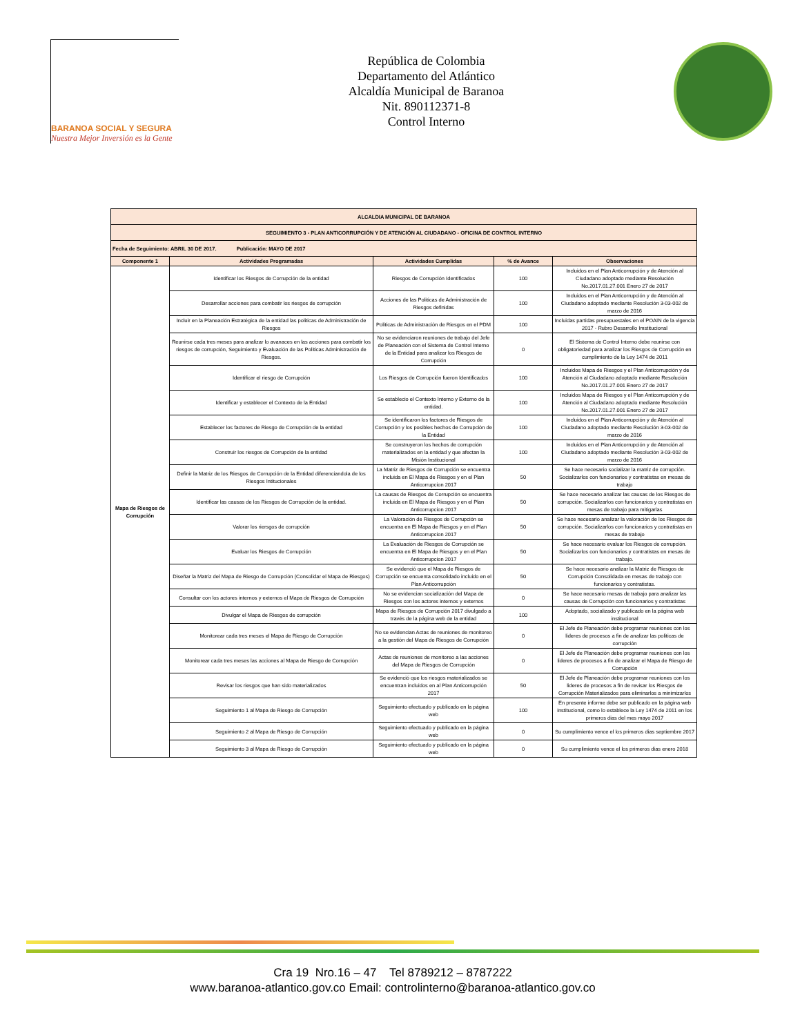BARANOA SOCIAL Y SEGURA
Nuestra Mejor Inversión es la Gente
República de Colombia
Departamento del Atlántico
Alcaldía Municipal de Baranoa
Nit. 890112371-8
Control Interno
| ALCALDIA MUNICIPAL DE BARANOA | | | | |
| SEGUIMIENTO 3 - PLAN ANTICORRUPCIÓN Y DE ATENCIÓN AL CIUDADANO - OFICINA DE CONTROL INTERNO | | | | |
| Fecha de Seguimiento: ABRIL 30 DE 2017. Publicación: MAYO DE 2017 | | | | |
| Componente 1 | Actividades Programadas | Actividades Cumplidas | % de Avance | Observaciones |
| Mapa de Riesgos de Corrupción | Identificar los Riesgos de Corrupción de la entidad | Riesgos de Corrupción Identificados | 100 | Incluidos en el Plan Anticorrupción y de Atención al Ciudadano adoptado mediante Resolución No.2017.01.27.001 Enero 27 de 2017 |
| | Desarrollar acciones para combatir los riesgos de corrupción | Acciones de las Politicas de Administración de Riesgos definidas | 100 | Incluidos en el Plan Anticorrupción y de Atención al Ciudadano adoptado mediante Resolución 3-03-002 de marzo de 2016 |
| | Incluir en la Planeación Estratégica de la entidad las politicas de Administración de Riesgos | Politicas de Administración de Riesgos en el PDM | 100 | Incluidas partidas presupuestales en el POAIN de la vigencia 2017 - Rubro Desarrollo Imstitucional |
| | Reunirse cada tres meses para analizar lo avanaces en las acciones para combatir los riesgos de corrupción, Seguimiento y Evaluación de las Politicas Administración de Riesgos. | No se evidenciaron reuniones de trabajo del Jefe de Planeación con el Sistema de Control Interno de la Entidad para analizar los Riesgos de Corrupción | 0 | El Sistema de Control Interno debe reunirse con obligatoriedad para analizar los Riesgos de Corrupción en cumplimiento de la Ley 1474 de 2011 |
| | Identificar el riesgo de Corrupción | Los Riesgos de Corrupción fueron Identificados | 100 | Incluidos Mapa de Riesgos y el Plan Anticorrupción y de Atención al Ciudadano adoptado mediante Resolución No.2017.01.27.001 Enero 27 de 2017 |
| | Identificar y establecer el Contexto de la Entidad | Se establecio el Contexto Interno y Externo de la entidad. | 100 | Incluidos Mapa de Riesgos y el Plan Anticorrupción y de Atención al Ciudadano adoptado mediante Resolución No.2017.01.27.001 Enero 27 de 2017 |
| | Establecer los factores de Riesgo de Corrupción de la entidad | Se identificaron los factores de Riesgos de Corrupción y los posibles hechos de Corrupción de la Entidad | 100 | Incluidos en el Plan Anticorrupción y de Atención al Ciudadano adoptado mediante Resolución 3-03-002 de marzo de 2016 |
| | Construir los riesgos de Corrupción de la entidad | Se construyeron los hechos de corrupción materializados en la entidad y que afectan la Misión Institucional | 100 | Incluidos en el Plan Anticorrupción y de Atención al Ciudadano adoptado mediante Resolución 3-03-002 de marzo de 2016 |
| | Definir la Matriz de los Riesgos de Corrupción de la Entidad diferenciandola de los Riesgos Intitucionales | La Matriz de Riesgos de Corrupción se encuentra incluida en El Mapa de Riesgos y en el Plan Anticorrupcion 2017 | 50 | Se hace necesario socializar la matriz de corrupción. Socializarlos con funcionarios y contratistas en mesas de trabajo |
| | Identificar las causas de los Riesgos de Corrupción de la entidad. | La causas de Riesgos de Corrupción se encuentra incluida en El Mapa de Riesgos y en el Plan Anticorrupcion 2017 | 50 | Se hace necesario analizar las causas de los Riesgos de corrupción. Socializarlos con funcionarios y contratistas en mesas de trabajo para mitigarlas |
| | Valorar los riersgos de corrupción | La Valoración de Riesgos de Corrupción se encuentra en El Mapa de Riesgos y en el Plan Anticorrupcion 2017 | 50 | Se hace necesario analizar la valoración de los Riesgos de corrupción. Socializarlos con funcionarios y contratistas en mesas de trabajo |
| | Evaluar los Riesgos de Corrupción | La Evaluación de Riesgos de Corrupción se encuentra en El Mapa de Riesgos y en el Plan Anticorrupcion 2017 | 50 | Se hace necesario evaluar los Riesgos de corrupción. Socializarlos con funcionarios y contratistas en mesas de trabajo. |
| | Diseñar la Matriz del Mapa de Riesgo de Corrupción (Consolidar el Mapa de Riesgos) | Se evidenció que el Mapa de Riesgos de Corrupción se encuenta consolidado incluido en el Plan Anticorrupción | 50 | Se hace necesario analizar la Matriz de Riesgos de Corrupción Consolidada en mesas de trabajo con funcionarios y contratistas. |
| | Consultar con los actores internos y externos el Mapa de Riesgos de Corrupción | No se evidencian socialización del Mapa de Riesgos con los actores internos y externos | 0 | Se hace necesario mesas de trabajo para analizar las causas de Corrupción con funcionarios y contratistas |
| | Divulgar el Mapa de Riesgos de corrupción | Mapa de Riesgos de Corrupción 2017 divulgado a través de la página web de la entidad | 100 | Adoptado, socializado y publicado en la página web institucional |
| | Monitorear cada tres meses el Mapa de Riesgo de Corrupción | No se evidencian Actas de reuniones de monitoreo a la gestión del Mapa de Riesgos de Corrupción | 0 | El Jefe de Planeación debe programar reuniones con los lideres de procesos a fin de analizar las politicas de corrupción |
| | Monitorear cada tres meses las acciones al Mapa de Riesgo de Corrupción | Actas de reuniones de monitoreo a las acciones del Mapa de Riesgos de Corrupción | 0 | El Jefe de Planeación debe programar reuniones con los lideres de procesos a fin de analizar el Mapa de Riesgo de Corrupción |
| | Revisar los riesgos que han sido materializados | Se evidenció que los riesgos materializados se encuentran incluidos en al Plan Anticorrupción 2017 | 50 | El Jefe de Planeación debe programar reuniones con los lideres de procesos a fin de revisar los Riesgos de Corrupción Materializados para eliminarlos a minimizarlos |
| | Seguimiento 1 al Mapa de Riesgo de Corrupción | Seguimiento efectuado y publicado en la página web | 100 | En presente informe debe ser publicado en la página web institucional, como lo establece la Ley 1474 de 2011 en los primeros dias del mes mayo 2017 |
| | Seguimiento 2 al Mapa de Riesgo de Corrupción | Seguimiento efectuado y publicado en la página web | 0 | Su cumplimiento vence el los primeros dias septiembre 2017 |
| | Seguimiento 3 al Mapa de Riesgo de Corrupción | Seguimiento efectuado y publicado en la página web | 0 | Su cumplimiento vence el los primeros dias enero 2018 |
Cra 19 Nro.16 – 47 Tel 8789212 – 8787222
www.baranoa-atlantico.gov.co Email: controlinterno@baranoa-atlantico.gov.co